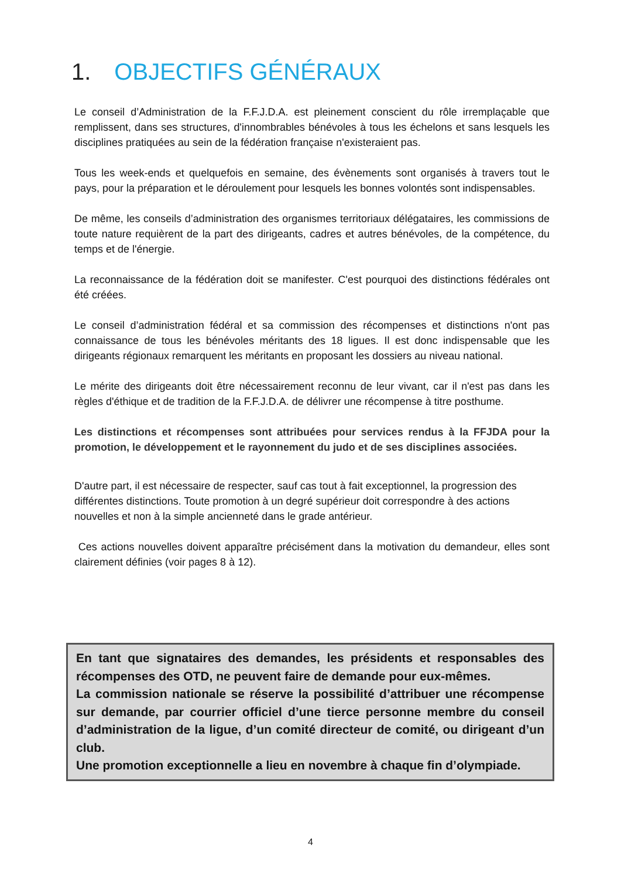1. OBJECTIFS GÉNÉRAUX
Le conseil d’Administration de la F.F.J.D.A. est pleinement conscient du rôle irremplaçable que remplissent, dans ses structures, d'innombrables bénévoles à tous les échelons et sans lesquels les disciplines pratiquées au sein de la fédération française n'existeraient pas.
Tous les week-ends et quelquefois en semaine, des évènements sont organisés à travers tout le pays, pour la préparation et le déroulement pour lesquels les bonnes volontés sont indispensables.
De même, les conseils d’administration des organismes territoriaux délégataires, les commissions de toute nature requièrent de la part des dirigeants, cadres et autres bénévoles, de la compétence, du temps et de l'énergie.
La reconnaissance de la fédération doit se manifester. C'est pourquoi des distinctions fédérales ont été créées.
Le conseil d’administration fédéral et sa commission des récompenses et distinctions n'ont pas connaissance de tous les bénévoles méritants des 18 ligues. Il est donc indispensable que les dirigeants régionaux remarquent les méritants en proposant les dossiers au niveau national.
Le mérite des dirigeants doit être nécessairement reconnu de leur vivant, car il n'est pas dans les règles d'éthique et de tradition de la F.F.J.D.A. de délivrer une récompense à titre posthume.
Les distinctions et récompenses sont attribuées pour services rendus à la FFJDA pour la promotion, le développement et le rayonnement du judo et de ses disciplines associées.
D'autre part, il est nécessaire de respecter, sauf cas tout à fait exceptionnel, la progression des différentes distinctions. Toute promotion à un degré supérieur doit correspondre à des actions nouvelles et non à la simple ancienneté dans le grade antérieur.
Ces actions nouvelles doivent apparaître précisément dans la motivation du demandeur, elles sont clairement définies (voir pages 8 à 12).
En tant que signataires des demandes, les présidents et responsables des récompenses des OTD, ne peuvent faire de demande pour eux-mêmes.
La commission nationale se réserve la possibilité d’attribuer une récompense sur demande, par courrier officiel d’une tierce personne membre du conseil d’administration de la ligue, d’un comité directeur de comité, ou dirigeant d’un club.
Une promotion exceptionnelle a lieu en novembre à chaque fin d’olympiade.
4